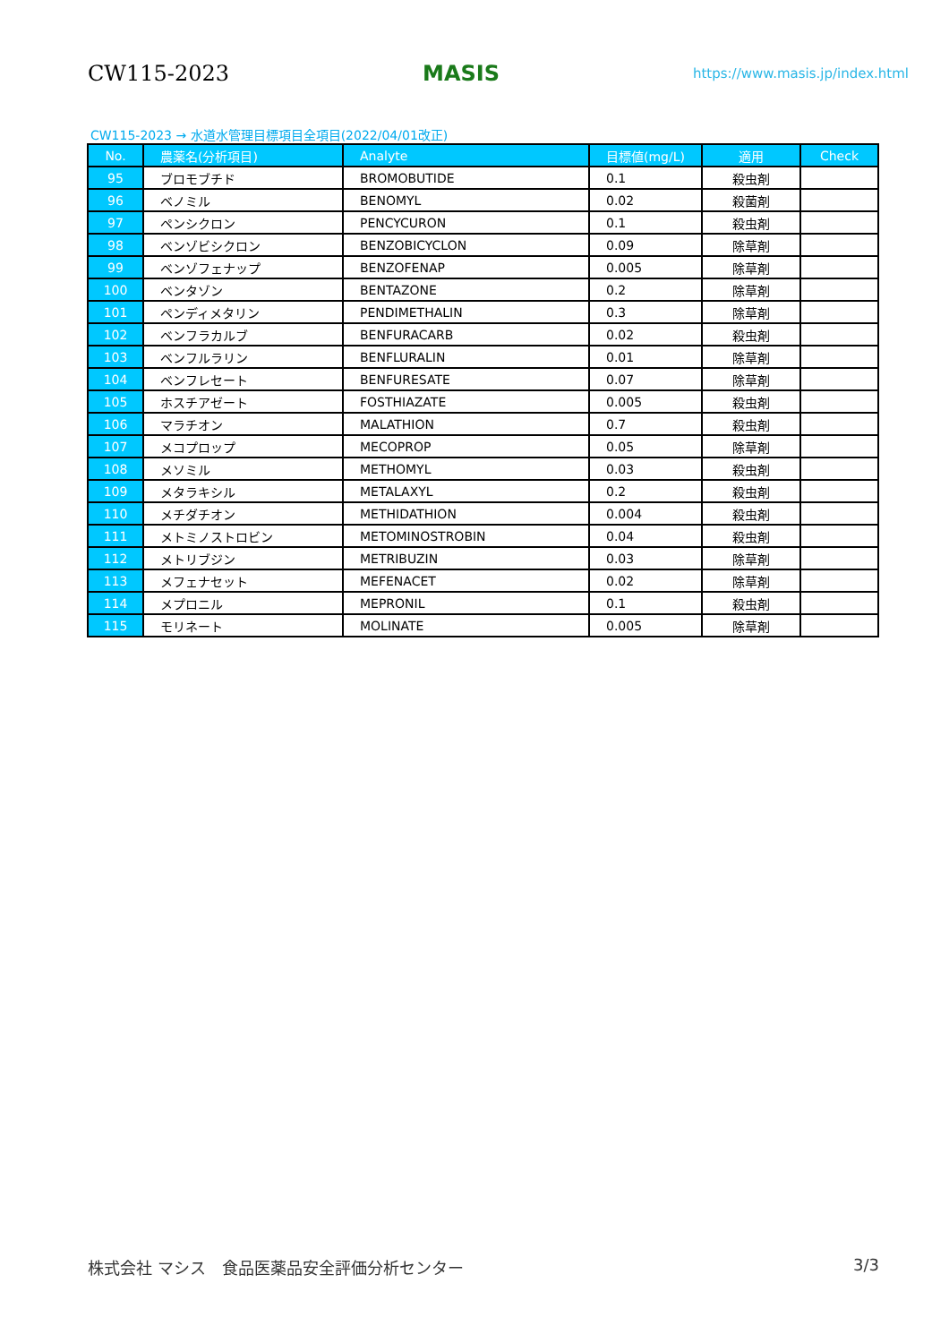CW115-2023 MASIS https://www.masis.jp/index.html
CW115-2023 → 水道水管理目標項目全項目(2022/04/01改正)
| No. | 農薬名(分析項目) | Analyte | 目標値(mg/L) | 適用 | Check |
| --- | --- | --- | --- | --- | --- |
| 95 | ブロモブチド | BROMOBUTIDE | 0.1 | 殺虫剤 | |
| 96 | ベノミル | BENOMYL | 0.02 | 殺菌剤 | |
| 97 | ペンシクロン | PENCYCURON | 0.1 | 殺虫剤 | |
| 98 | ベンゾビシクロン | BENZOBICYCLON | 0.09 | 除草剤 | |
| 99 | ベンゾフェナップ | BENZOFENAP | 0.005 | 除草剤 | |
| 100 | ベンタゾン | BENTAZONE | 0.2 | 除草剤 | |
| 101 | ペンディメタリン | PENDIMETHALIN | 0.3 | 除草剤 | |
| 102 | ベンフラカルブ | BENFURACARB | 0.02 | 殺虫剤 | |
| 103 | ベンフルラリン | BENFLURALIN | 0.01 | 除草剤 | |
| 104 | ベンフレセート | BENFURESATE | 0.07 | 除草剤 | |
| 105 | ホスチアゼート | FOSTHIAZATE | 0.005 | 殺虫剤 | |
| 106 | マラチオン | MALATHION | 0.7 | 殺虫剤 | |
| 107 | メコプロップ | MECOPROP | 0.05 | 除草剤 | |
| 108 | メソミル | METHOMYL | 0.03 | 殺虫剤 | |
| 109 | メタラキシル | METALAXYL | 0.2 | 殺虫剤 | |
| 110 | メチダチオン | METHIDATHION | 0.004 | 殺虫剤 | |
| 111 | メトミノストロビン | METOMINOSTROBIN | 0.04 | 殺虫剤 | |
| 112 | メトリブジン | METRIBUZIN | 0.03 | 除草剤 | |
| 113 | メフェナセット | MEFENACET | 0.02 | 除草剤 | |
| 114 | メプロニル | MEPRONIL | 0.1 | 殺虫剤 | |
| 115 | モリネート | MOLINATE | 0.005 | 除草剤 | |
株式会社 マシス　食品医薬品安全評価分析センター 3/3